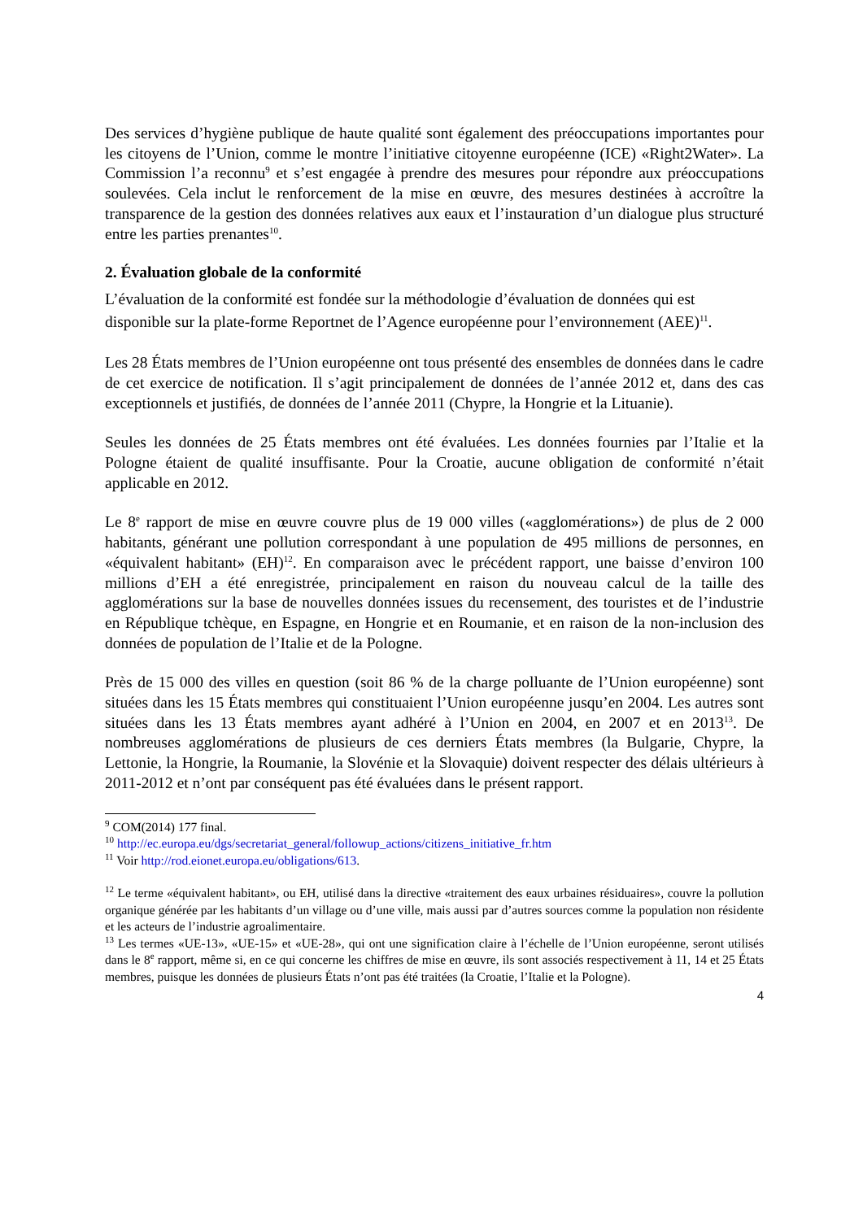Des services d’hygiène publique de haute qualité sont également des préoccupations importantes pour les citoyens de l’Union, comme le montre l’initiative citoyenne européenne (ICE) «Right2Water». La Commission l’a reconnu<sup>9</sup> et s’est engagée à prendre des mesures pour répondre aux préoccupations soulevées. Cela inclut le renforcement de la mise en œuvre, des mesures destinées à accroître la transparence de la gestion des données relatives aux eaux et l’instauration d’un dialogue plus structuré entre les parties prenantes<sup>10</sup>.
2. Évaluation globale de la conformité
L’évaluation de la conformité est fondée sur la méthodologie d’évaluation de données qui est disponible sur la plate-forme Reportnet de l’Agence européenne pour l’environnement (AEE)<sup>11</sup>.
Les 28 États membres de l’Union européenne ont tous présenté des ensembles de données dans le cadre de cet exercice de notification. Il s’agit principalement de données de l’année 2012 et, dans des cas exceptionnels et justifiés, de données de l’année 2011 (Chypre, la Hongrie et la Lituanie).
Seules les données de 25 États membres ont été évaluées. Les données fournies par l’Italie et la Pologne étaient de qualité insuffisante. Pour la Croatie, aucune obligation de conformité n’était applicable en 2012.
Le 8<sup>e</sup> rapport de mise en œuvre couvre plus de 19 000 villes («agglomérations») de plus de 2 000 habitants, générant une pollution correspondant à une population de 495 millions de personnes, en «équivalent habitant» (EH)<sup>12</sup>. En comparaison avec le précédent rapport, une baisse d’environ 100 millions d’EH a été enregistrée, principalement en raison du nouveau calcul de la taille des agglomérations sur la base de nouvelles données issues du recensement, des touristes et de l’industrie en République tchèque, en Espagne, en Hongrie et en Roumanie, et en raison de la non-inclusion des données de population de l’Italie et de la Pologne.
Près de 15 000 des villes en question (soit 86 % de la charge polluante de l’Union européenne) sont situées dans les 15 États membres qui constituaient l’Union européenne jusqu’en 2004. Les autres sont situées dans les 13 États membres ayant adhéré à l’Union en 2004, en 2007 et en 2013<sup>13</sup>. De nombreuses agglomérations de plusieurs de ces derniers États membres (la Bulgarie, Chypre, la Lettonie, la Hongrie, la Roumanie, la Slovénie et la Slovaquie) doivent respecter des délais ultérieurs à 2011-2012 et n’ont par conséquent pas été évaluées dans le présent rapport.
<sup>9</sup> COM(2014) 177 final.
<sup>10</sup> http://ec.europa.eu/dgs/secretariat_general/followup_actions/citizens_initiative_fr.htm
<sup>11</sup> Voir http://rod.eionet.europa.eu/obligations/613.
<sup>12</sup> Le terme «équivalent habitant», ou EH, utilisé dans la directive «traitement des eaux urbaines résiduaires», couvre la pollution organique générée par les habitants d’un village ou d’une ville, mais aussi par d’autres sources comme la population non résidente et les acteurs de l’industrie agroalimentaire.
<sup>13</sup> Les termes «UE-13», «UE-15» et «UE-28», qui ont une signification claire à l’échelle de l’Union européenne, seront utilisés dans le 8<sup>e</sup> rapport, même si, en ce qui concerne les chiffres de mise en œuvre, ils sont associés respectivement à 11, 14 et 25 États membres, puisque les données de plusieurs États n’ont pas été traitées (la Croatie, l’Italie et la Pologne).
4